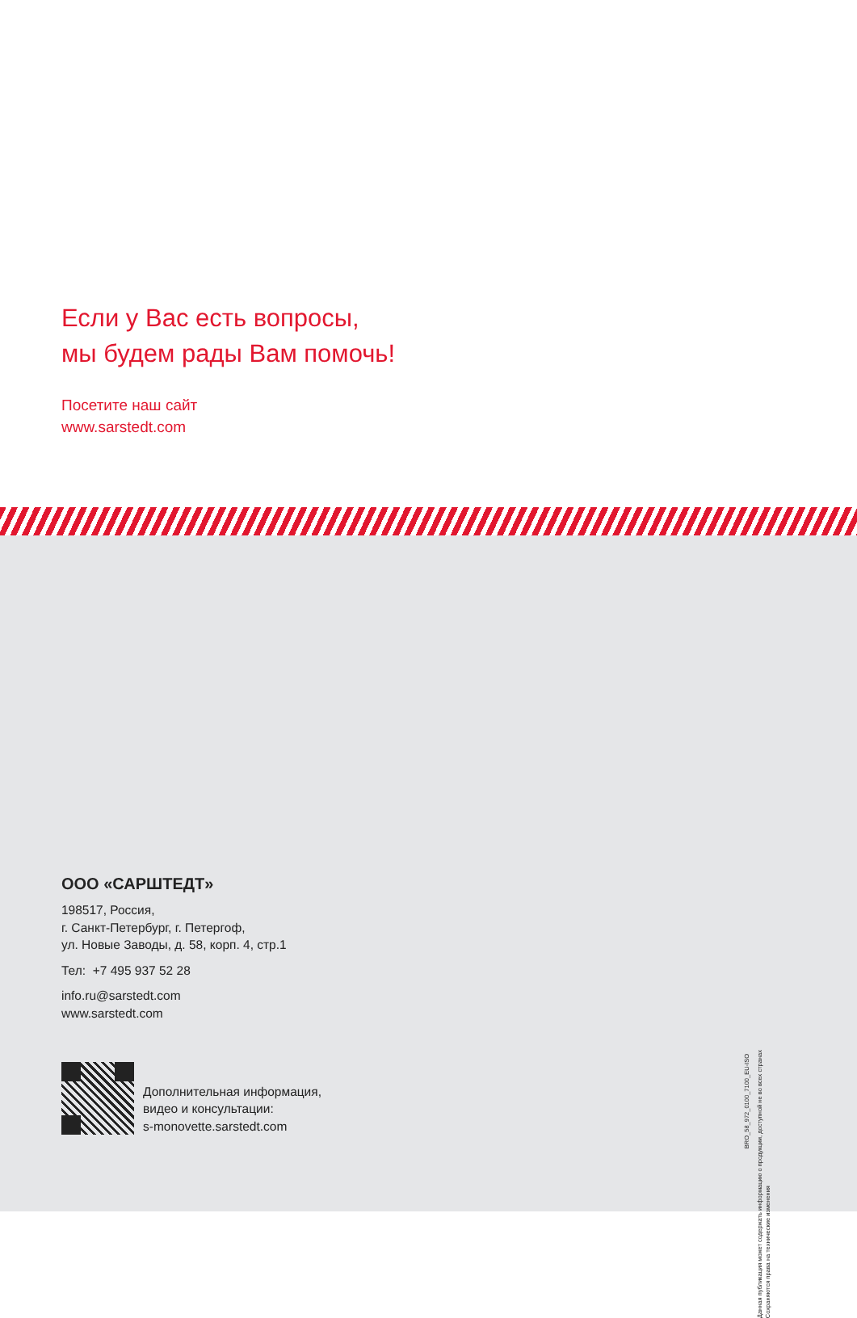Если у Вас есть вопросы,
мы будем рады Вам помочь!
Посетите наш сайт
www.sarstedt.com
ООО «САРШТЕДТ»
198517, Россия,
г. Санкт-Петербург, г. Петергоф,
ул. Новые Заводы, д. 58, корп. 4, стр.1
Тел: +7 495 937 52 28
info.ru@sarstedt.com
www.sarstedt.com
Дополнительная информация,
видео и консультации:
s-monovette.sarstedt.com
BRO_58_972_0100_7100_EU-ISO
Данная публикация может содержать информацию о продукции, доступной не во всех странах
Сохраняются права на технические изменения